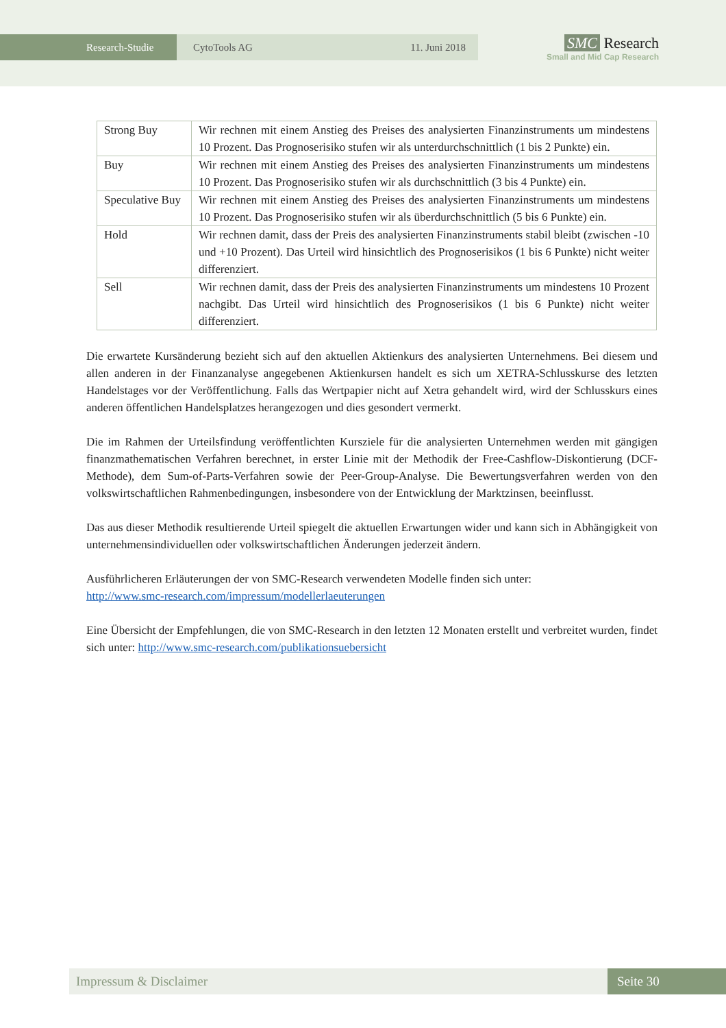Research-Studie CytoTools AG 11. Juni 2018
SMC Research
Small and Mid Cap Research
| Strong Buy | Wir rechnen mit einem Anstieg des Preises des analysierten Finanzinstruments um mindestens 10 Prozent. Das Prognoserisiko stufen wir als unterdurchschnittlich (1 bis 2 Punkte) ein. |
| Buy | Wir rechnen mit einem Anstieg des Preises des analysierten Finanzinstruments um mindestens 10 Prozent. Das Prognoserisiko stufen wir als durchschnittlich (3 bis 4 Punkte) ein. |
| Speculative Buy | Wir rechnen mit einem Anstieg des Preises des analysierten Finanzinstruments um mindestens 10 Prozent. Das Prognoserisiko stufen wir als überdurchschnittlich (5 bis 6 Punkte) ein. |
| Hold | Wir rechnen damit, dass der Preis des analysierten Finanzinstruments stabil bleibt (zwischen -10 und +10 Prozent). Das Urteil wird hinsichtlich des Prognoserisikos (1 bis 6 Punkte) nicht weiter differenziert. |
| Sell | Wir rechnen damit, dass der Preis des analysierten Finanzinstruments um mindestens 10 Prozent nachgibt. Das Urteil wird hinsichtlich des Prognoserisikos (1 bis 6 Punkte) nicht weiter differenziert. |
Die erwartete Kursänderung bezieht sich auf den aktuellen Aktienkurs des analysierten Unternehmens. Bei diesem und allen anderen in der Finanzanalyse angegebenen Aktienkursen handelt es sich um XETRA-Schlusskurse des letzten Handelstages vor der Veröffentlichung. Falls das Wertpapier nicht auf Xetra gehandelt wird, wird der Schlusskurs eines anderen öffentlichen Handelsplatzes herangezogen und dies gesondert vermerkt.
Die im Rahmen der Urteilsfindung veröffentlichten Kursziele für die analysierten Unternehmen werden mit gängigen finanzmathematischen Verfahren berechnet, in erster Linie mit der Methodik der Free-Cashflow-Diskontierung (DCF-Methode), dem Sum-of-Parts-Verfahren sowie der Peer-Group-Analyse. Die Bewertungsverfahren werden von den volkswirtschaftlichen Rahmenbedingungen, insbesondere von der Entwicklung der Marktzinsen, beeinflusst.
Das aus dieser Methodik resultierende Urteil spiegelt die aktuellen Erwartungen wider und kann sich in Abhängigkeit von unternehmensindividuellen oder volkswirtschaftlichen Änderungen jederzeit ändern.
Ausführlicheren Erläuterungen der von SMC-Research verwendeten Modelle finden sich unter:
http://www.smc-research.com/impressum/modellerlaeuterungen
Eine Übersicht der Empfehlungen, die von SMC-Research in den letzten 12 Monaten erstellt und verbreitet wurden, findet sich unter: http://www.smc-research.com/publikationsuebersicht
Impressum & Disclaimer Seite 30